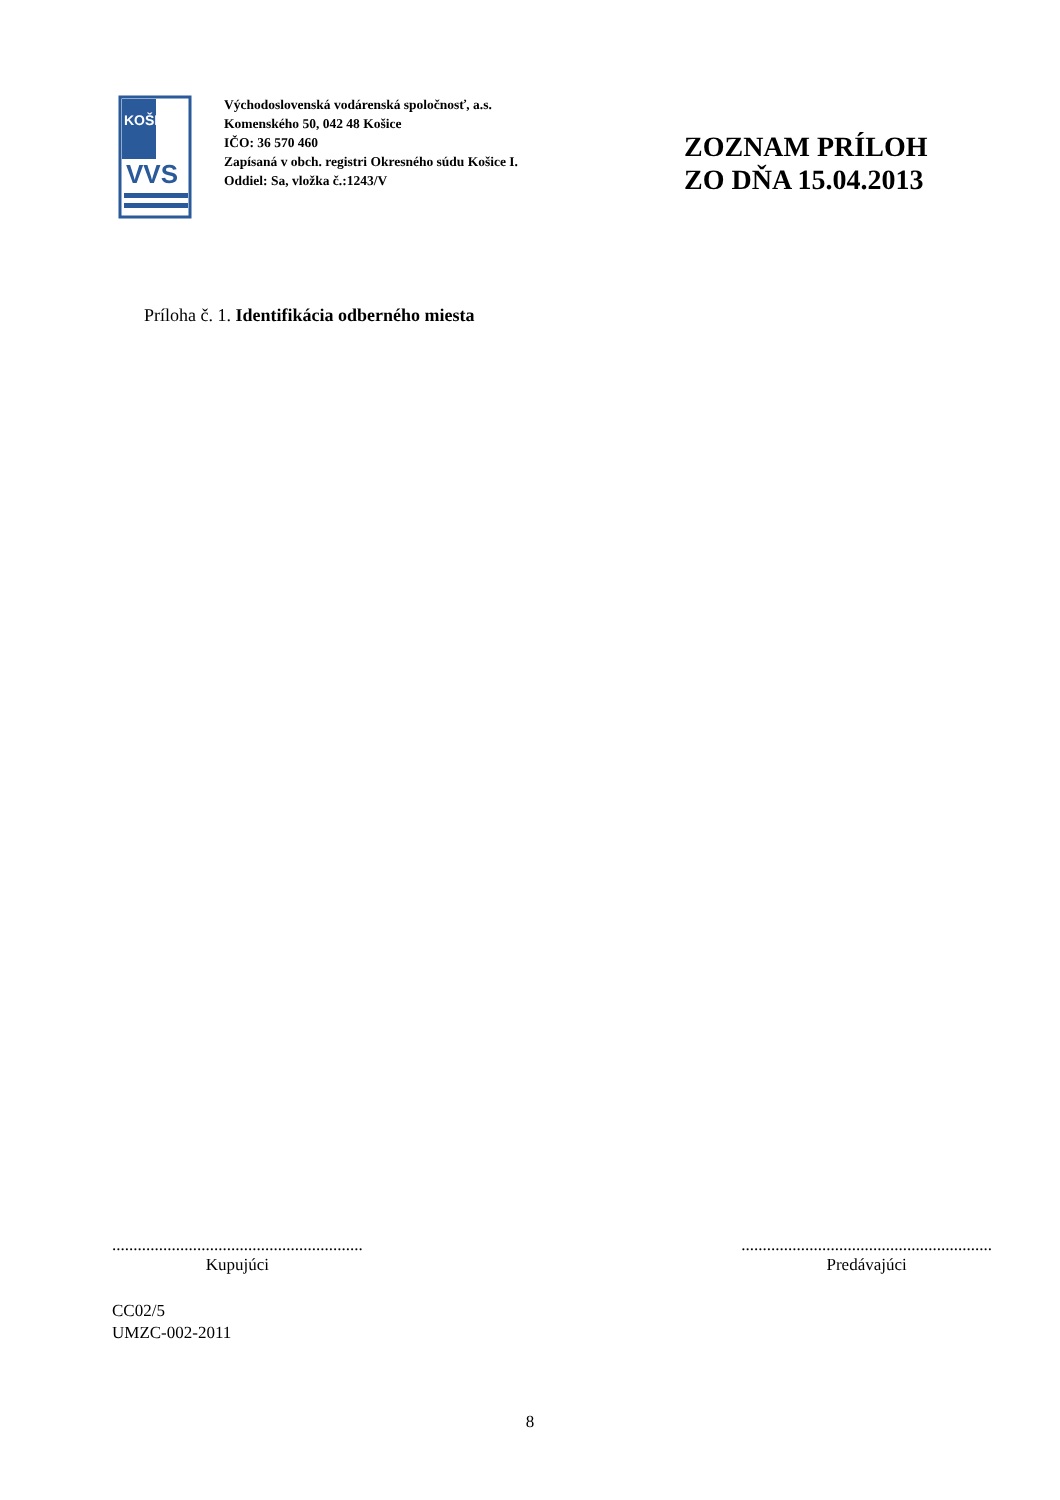KOŠICE
VVS
Východoslovenská vodárenská spoločnosť, a.s.
Komenského 50, 042 48 Košice
IČO: 36 570 460
Zapísaná v obch. registri Okresného súdu Košice I.
Oddiel: Sa, vložka č.:1243/V
ZOZNAM PRÍLOH
ZO DŇA 15.04.2013
Príloha č. 1. Identifikácia odberného miesta
...........................................................
Kupujúci
...........................................................
Predávajúci
CC02/5
UMZC-002-2011
8